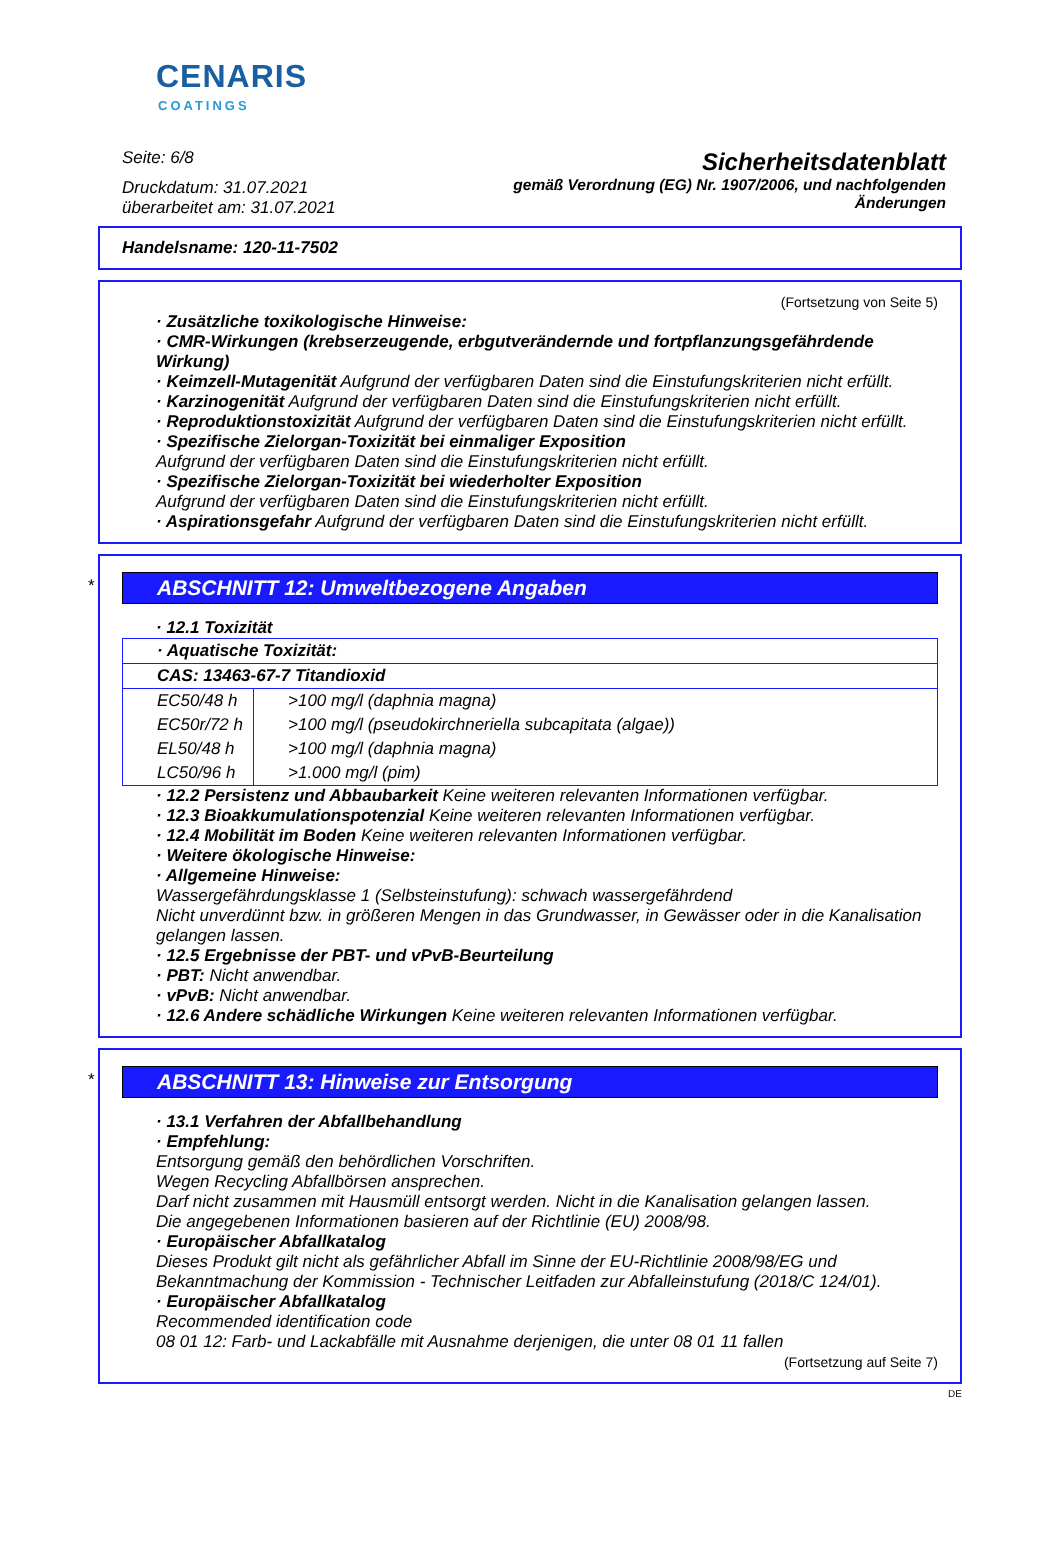CENARIS
COATINGS
Seite: 6/8
Druckdatum: 31.07.2021
überarbeitet am: 31.07.2021
Sicherheitsdatenblatt
gemäß Verordnung (EG) Nr. 1907/2006, und nachfolgenden
Änderungen
Handelsname: 120-11-7502
(Fortsetzung von Seite 5)
· Zusätzliche toxikologische Hinweise:
· CMR-Wirkungen (krebserzeugende, erbgutverändernde und fortpflanzungsgefährdende Wirkung)
· Keimzell-Mutagenität Aufgrund der verfügbaren Daten sind die Einstufungskriterien nicht erfüllt.
· Karzinogenität Aufgrund der verfügbaren Daten sind die Einstufungskriterien nicht erfüllt.
· Reproduktionstoxizität Aufgrund der verfügbaren Daten sind die Einstufungskriterien nicht erfüllt.
· Spezifische Zielorgan-Toxizität bei einmaliger Exposition
Aufgrund der verfügbaren Daten sind die Einstufungskriterien nicht erfüllt.
· Spezifische Zielorgan-Toxizität bei wiederholter Exposition
Aufgrund der verfügbaren Daten sind die Einstufungskriterien nicht erfüllt.
· Aspirationsgefahr Aufgrund der verfügbaren Daten sind die Einstufungskriterien nicht erfüllt.
*
ABSCHNITT 12: Umweltbezogene Angaben
· 12.1 Toxizität
| · Aquatische Toxizität: | |
| CAS: 13463-67-7 Titandioxid | |
| EC50/48 h | >100 mg/l (daphnia magna) |
| EC50r/72 h | >100 mg/l (pseudokirchneriella subcapitata (algae)) |
| EL50/48 h | >100 mg/l (daphnia magna) |
| LC50/96 h | >1.000 mg/l (pim) |
· 12.2 Persistenz und Abbaubarkeit Keine weiteren relevanten Informationen verfügbar.
· 12.3 Bioakkumulationspotenzial Keine weiteren relevanten Informationen verfügbar.
· 12.4 Mobilität im Boden Keine weiteren relevanten Informationen verfügbar.
· Weitere ökologische Hinweise:
· Allgemeine Hinweise:
Wassergefährdungsklasse 1 (Selbsteinstufung): schwach wassergefährdend
Nicht unverdünnt bzw. in größeren Mengen in das Grundwasser, in Gewässer oder in die Kanalisation gelangen lassen.
· 12.5 Ergebnisse der PBT- und vPvB-Beurteilung
· PBT: Nicht anwendbar.
· vPvB: Nicht anwendbar.
· 12.6 Andere schädliche Wirkungen Keine weiteren relevanten Informationen verfügbar.
*
ABSCHNITT 13: Hinweise zur Entsorgung
· 13.1 Verfahren der Abfallbehandlung
· Empfehlung:
Entsorgung gemäß den behördlichen Vorschriften.
Wegen Recycling Abfallbörsen ansprechen.
Darf nicht zusammen mit Hausmüll entsorgt werden. Nicht in die Kanalisation gelangen lassen.
Die angegebenen Informationen basieren auf der Richtlinie (EU) 2008/98.
· Europäischer Abfallkatalog
Dieses Produkt gilt nicht als gefährlicher Abfall im Sinne der EU-Richtlinie 2008/98/EG und Bekanntmachung der Kommission - Technischer Leitfaden zur Abfalleinstufung (2018/C 124/01).
· Europäischer Abfallkatalog
Recommended identification code
08 01 12: Farb- und Lackabfälle mit Ausnahme derjenigen, die unter 08 01 11 fallen
(Fortsetzung auf Seite 7)
DE